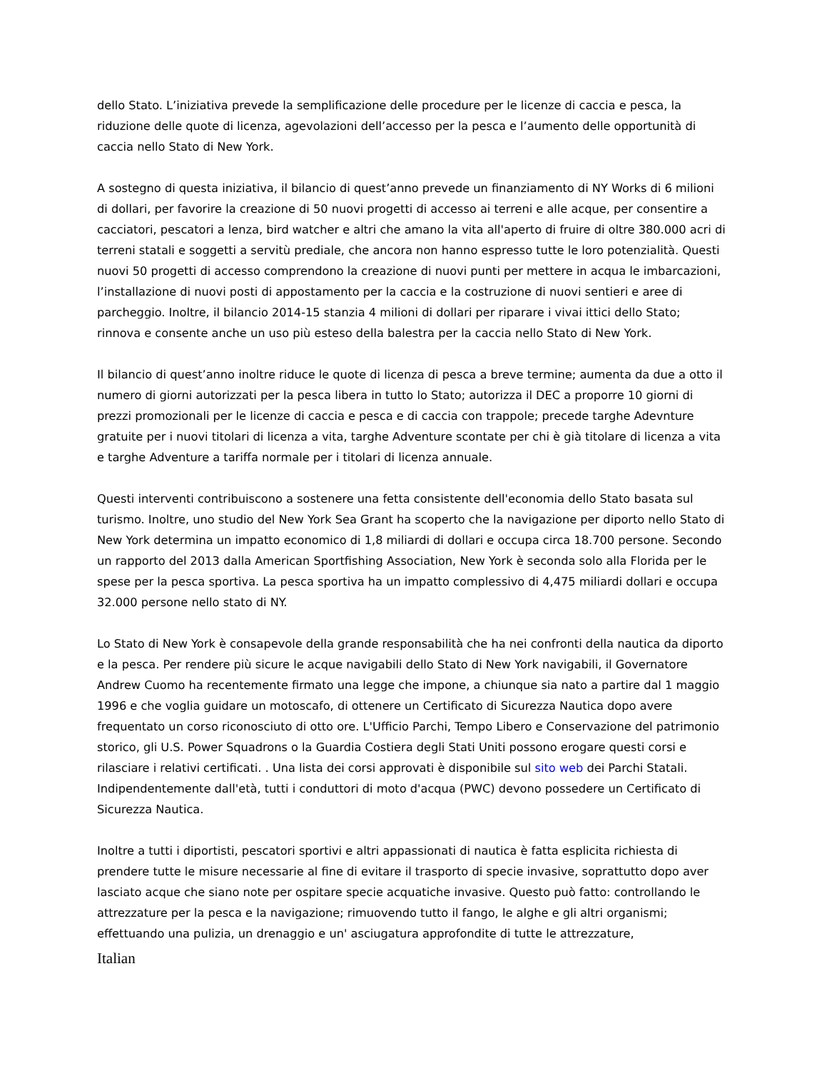dello Stato. L’iniziativa prevede la semplificazione delle procedure per le licenze di caccia e pesca, la riduzione delle quote di licenza, agevolazioni dell’accesso per la pesca e l’aumento delle opportunità di caccia nello Stato di New York.
A sostegno di questa iniziativa, il bilancio di quest’anno prevede un finanziamento di NY Works di 6 milioni di dollari, per favorire la creazione di 50 nuovi progetti di accesso ai terreni e alle acque, per consentire a cacciatori, pescatori a lenza, bird watcher e altri che amano la vita all'aperto di fruire di oltre 380.000 acri di terreni statali e soggetti a servitù prediale, che ancora non hanno espresso tutte le loro potenzialità. Questi nuovi 50 progetti di accesso comprendono la creazione di nuovi punti per mettere in acqua le imbarcazioni, l’installazione di nuovi posti di appostamento per la caccia e la costruzione di nuovi sentieri e aree di parcheggio. Inoltre, il bilancio 2014-15 stanzia 4 milioni di dollari per riparare i vivai ittici dello Stato; rinnova e consente anche un uso più esteso della balestra per la caccia nello Stato di New York.
Il bilancio di quest’anno inoltre riduce le quote di licenza di pesca a breve termine; aumenta da due a otto il numero di giorni autorizzati per la pesca libera in tutto lo Stato; autorizza il DEC a proporre 10 giorni di prezzi promozionali per le licenze di caccia e pesca e di caccia con trappole; precede targhe Adevnture gratuite per i nuovi titolari di licenza a vita, targhe Adventure scontate per chi è già titolare di licenza a vita e targhe Adventure a tariffa normale per i titolari di licenza annuale.
Questi interventi contribuiscono a sostenere una fetta consistente dell'economia dello Stato basata sul turismo. Inoltre, uno studio del New York Sea Grant ha scoperto che la navigazione per diporto nello Stato di New York determina un impatto economico di 1,8 miliardi di dollari e occupa circa 18.700 persone. Secondo un rapporto del 2013 dalla American Sportfishing Association, New York è seconda solo alla Florida per le spese per la pesca sportiva. La pesca sportiva ha un impatto complessivo di 4,475 miliardi dollari e occupa 32.000 persone nello stato di NY.
Lo Stato di New York è consapevole della grande responsabilità che ha nei confronti della nautica da diporto e la pesca. Per rendere più sicure le acque navigabili dello Stato di New York navigabili, il Governatore Andrew Cuomo ha recentemente firmato una legge che impone, a chiunque sia nato a partire dal 1 maggio 1996 e che voglia guidare un motoscafo, di ottenere un Certificato di Sicurezza Nautica dopo avere frequentato un corso riconosciuto di otto ore. L'Ufficio Parchi, Tempo Libero e Conservazione del patrimonio storico, gli U.S. Power Squadrons o la Guardia Costiera degli Stati Uniti possono erogare questi corsi e rilasciare i relativi certificati. . Una lista dei corsi approvati è disponibile sul sito web dei Parchi Statali. Indipendentemente dall'età, tutti i conduttori di moto d'acqua (PWC) devono possedere un Certificato di Sicurezza Nautica.
Inoltre a tutti i diportisti, pescatori sportivi e altri appassionati di nautica è fatta esplicita richiesta di prendere tutte le misure necessarie al fine di evitare il trasporto di specie invasive, soprattutto dopo aver lasciato acque che siano note per ospitare specie acquatiche invasive. Questo può fatto: controllando le attrezzature per la pesca e la navigazione; rimuovendo tutto il fango, le alghe e gli altri organismi; effettuando una pulizia, un drenaggio e un' asciugatura approfondite di tutte le attrezzature,
Italian